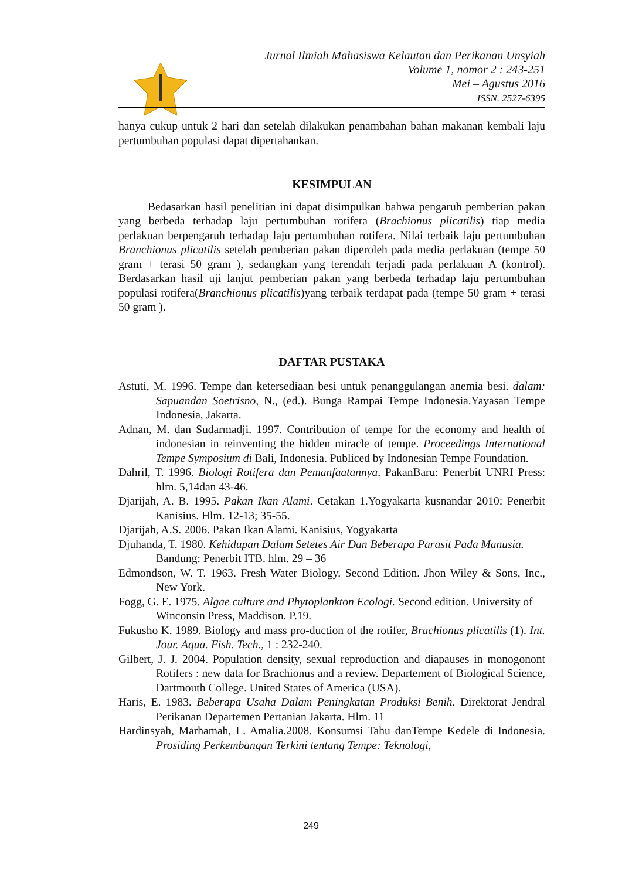Jurnal Ilmiah Mahasiswa Kelautan dan Perikanan Unsyiah
Volume 1, nomor 2 : 243-251
Mei – Agustus 2016
ISSN. 2527-6395
hanya cukup untuk 2 hari dan setelah dilakukan penambahan bahan makanan kembali laju pertumbuhan populasi dapat dipertahankan.
KESIMPULAN
Bedasarkan hasil penelitian ini dapat disimpulkan bahwa pengaruh pemberian pakan yang berbeda terhadap laju pertumbuhan rotifera (Brachionus plicatilis) tiap media perlakuan berpengaruh terhadap laju pertumbuhan rotifera. Nilai terbaik laju pertumbuhan Branchionus plicatilis setelah pemberian pakan diperoleh pada media perlakuan (tempe 50 gram + terasi 50 gram ), sedangkan yang terendah terjadi pada perlakuan A (kontrol). Berdasarkan hasil uji lanjut pemberian pakan yang berbeda terhadap laju pertumbuhan populasi rotifera(Branchionus plicatilis)yang terbaik terdapat pada (tempe 50 gram + terasi 50 gram ).
DAFTAR PUSTAKA
Astuti, M. 1996. Tempe dan ketersediaan besi untuk penanggulangan anemia besi. dalam: Sapuandan Soetrisno, N., (ed.). Bunga Rampai Tempe Indonesia.Yayasan Tempe Indonesia, Jakarta.
Adnan, M. dan Sudarmadji. 1997. Contribution of tempe for the economy and health of indonesian in reinventing the hidden miracle of tempe. Proceedings International Tempe Symposium di Bali, Indonesia. Publiced by Indonesian Tempe Foundation.
Dahril, T. 1996. Biologi Rotifera dan Pemanfaatannya. PakanBaru: Penerbit UNRI Press: hlm. 5,14dan 43-46.
Djarijah, A. B. 1995. Pakan Ikan Alami. Cetakan 1.Yogyakarta kusnandar 2010: Penerbit Kanisius. Hlm. 12-13; 35-55.
Djarijah, A.S. 2006. Pakan Ikan Alami. Kanisius, Yogyakarta
Djuhanda, T. 1980. Kehidupan Dalam Setetes Air Dan Beberapa Parasit Pada Manusia. Bandung: Penerbit ITB. hlm. 29 – 36
Edmondson, W. T. 1963. Fresh Water Biology. Second Edition. Jhon Wiley & Sons, Inc., New York.
Fogg, G. E. 1975. Algae culture and Phytoplankton Ecologi. Second edition. University of Winconsin Press, Maddison. P.19.
Fukusho K. 1989. Biology and mass pro-duction of the rotifer, Brachionus plicatilis (1). Int. Jour. Aqua. Fish. Tech., 1 : 232-240.
Gilbert, J. J. 2004. Population density, sexual reproduction and diapauses in monogonont Rotifers : new data for Brachionus and a review. Departement of Biological Science, Dartmouth College. United States of America (USA).
Haris, E. 1983. Beberapa Usaha Dalam Peningkatan Produksi Benih. Direktorat Jendral Perikanan Departemen Pertanian Jakarta. Hlm. 11
Hardinsyah, Marhamah, L. Amalia.2008. Konsumsi Tahu danTempe Kedele di Indonesia. Prosiding Perkembangan Terkini tentang Tempe: Teknologi,
249